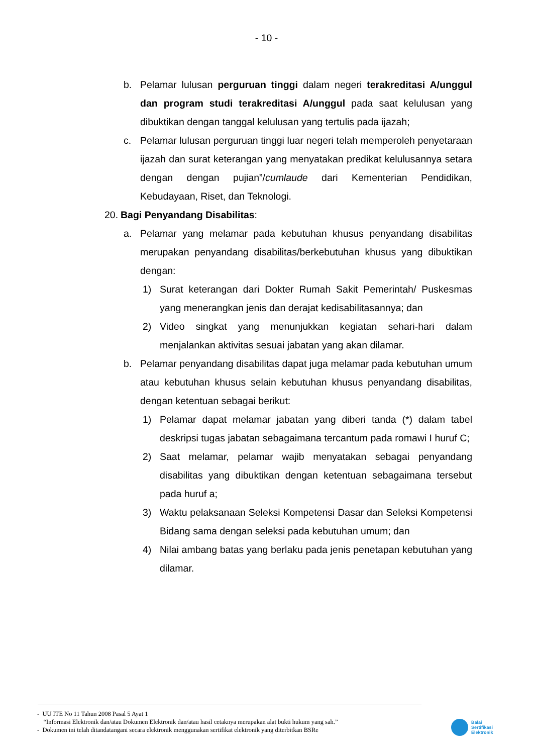- 10 -
b. Pelamar lulusan perguruan tinggi dalam negeri terakreditasi A/unggul dan program studi terakreditasi A/unggul pada saat kelulusan yang dibuktikan dengan tanggal kelulusan yang tertulis pada ijazah;
c. Pelamar lulusan perguruan tinggi luar negeri telah memperoleh penyetaraan ijazah dan surat keterangan yang menyatakan predikat kelulusannya setara dengan dengan pujian”/cumlaude dari Kementerian Pendidikan, Kebudayaan, Riset, dan Teknologi.
20. Bagi Penyandang Disabilitas:
a. Pelamar yang melamar pada kebutuhan khusus penyandang disabilitas merupakan penyandang disabilitas/berkebutuhan khusus yang dibuktikan dengan:
1) Surat keterangan dari Dokter Rumah Sakit Pemerintah/ Puskesmas yang menerangkan jenis dan derajat kedisabilitasannya; dan
2) Video singkat yang menunjukkan kegiatan sehari-hari dalam menjalankan aktivitas sesuai jabatan yang akan dilamar.
b. Pelamar penyandang disabilitas dapat juga melamar pada kebutuhan umum atau kebutuhan khusus selain kebutuhan khusus penyandang disabilitas, dengan ketentuan sebagai berikut:
1) Pelamar dapat melamar jabatan yang diberi tanda (*) dalam tabel deskripsi tugas jabatan sebagaimana tercantum pada romawi I huruf C;
2) Saat melamar, pelamar wajib menyatakan sebagai penyandang disabilitas yang dibuktikan dengan ketentuan sebagaimana tersebut pada huruf a;
3) Waktu pelaksanaan Seleksi Kompetensi Dasar dan Seleksi Kompetensi Bidang sama dengan seleksi pada kebutuhan umum; dan
4) Nilai ambang batas yang berlaku pada jenis penetapan kebutuhan yang dilamar.
- UU ITE No 11 Tahun 2008 Pasal 5 Ayat 1
“Informasi Elektronik dan/atau Dokumen Elektronik dan/atau hasil cetaknya merupakan alat bukti hukum yang sah.”
- Dokumen ini telah ditandatangani secara elektronik menggunakan sertifikat elektronik yang diterbitkan BSRe
Balai
Sertifikasi
Elektronik